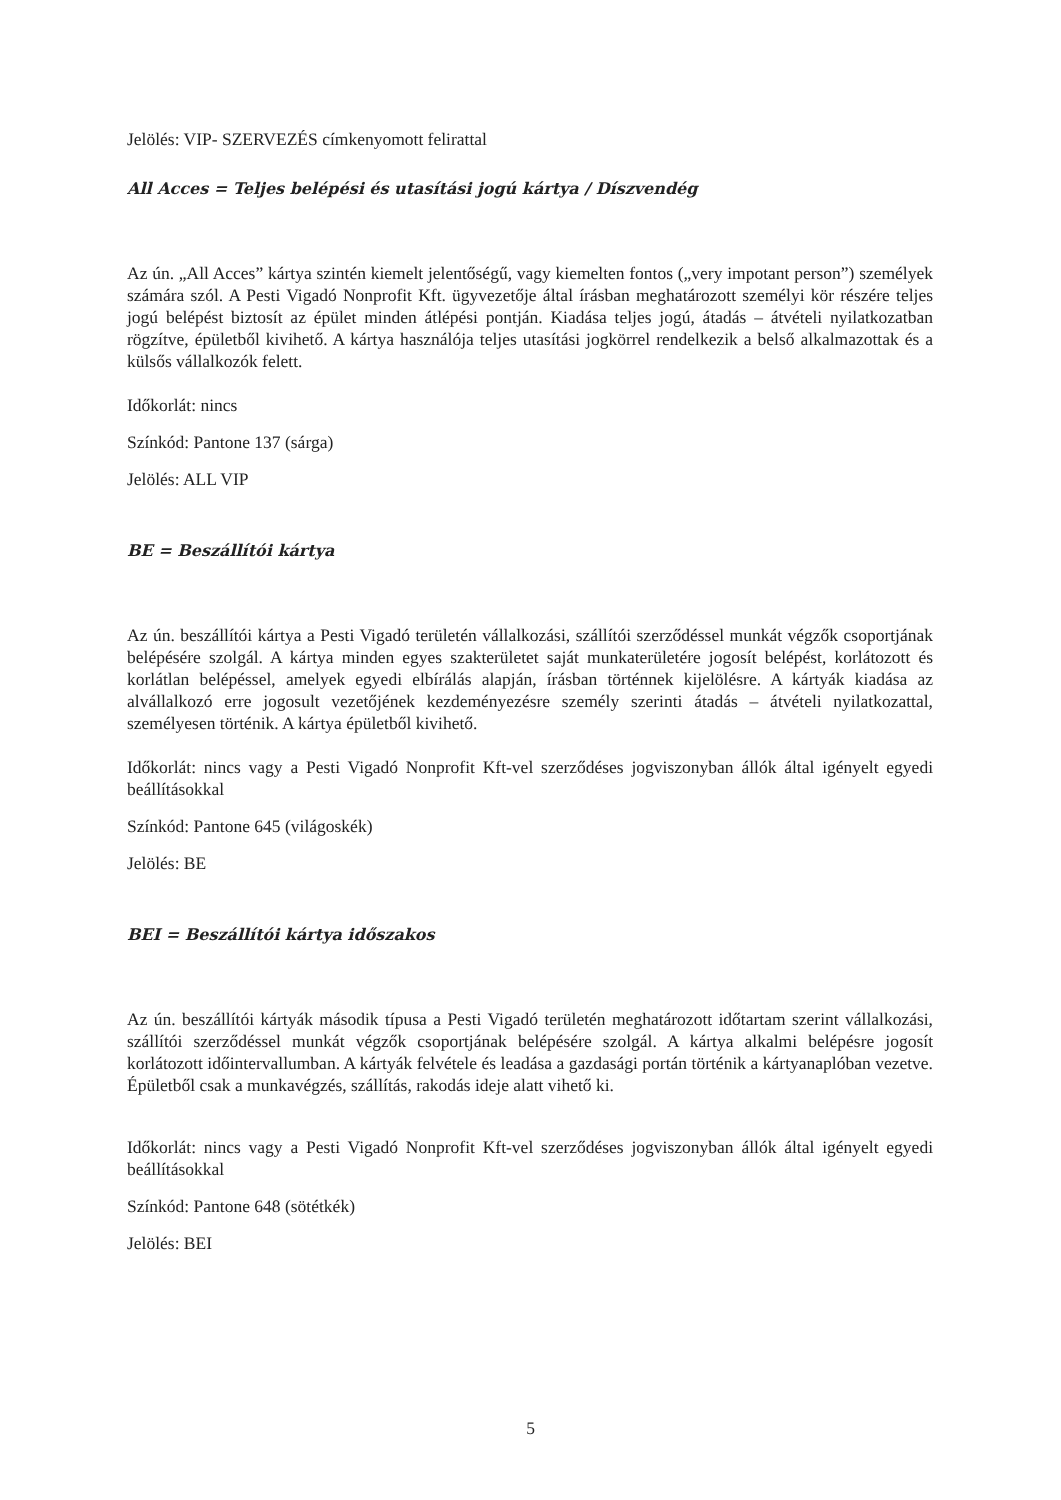Jelölés: VIP- SZERVEZÉS címkenyomott felirattal
All Acces = Teljes belépési és utasítási jogú kártya / Díszvendég
Az ún. „All Acces” kártya szintén kiemelt jelentőségű, vagy kiemelten fontos („very impotant person”) személyek számára szól. A Pesti Vigadó Nonprofit Kft. ügyvezetője által írásban meghatározott személyi kör részére teljes jogú belépést biztosít az épület minden átlépési pontján. Kiadása teljes jogú, átadás – átvételi nyilatkozatban rögzítve, épületből kivihető. A kártya használója teljes utasítási jogkörrel rendelkezik a belső alkalmazottak és a külsős vállalkozók felett.
Időkorlát: nincs
Színkód: Pantone 137 (sárga)
Jelölés: ALL VIP
BE = Beszállítói kártya
Az ún. beszállítói kártya a Pesti Vigadó területén vállalkozási, szállítói szerződéssel munkát végzők csoportjának belépésére szolgál. A kártya minden egyes szakterületet saját munkaterületére jogosít belépést, korlátozott és korlátlan belépéssel, amelyek egyedi elbírálás alapján, írásban történnek kijelölésre. A kártyák kiadása az alvállalkozó erre jogosult vezetőjének kezdeményezésre személy szerinti átadás – átvételi nyilatkozattal, személyesen történik. A kártya épületből kivihető.
Időkorlát: nincs vagy a Pesti Vigadó Nonprofit Kft-vel szerződéses jogviszonyban állók által igényelt egyedi beállításokkal
Színkód: Pantone 645 (világoskék)
Jelölés: BE
BEI = Beszállítói kártya időszakos
Az ún. beszállítói kártyák második típusa a Pesti Vigadó területén meghatározott időtartam szerint vállalkozási, szállítói szerződéssel munkát végzők csoportjának belépésére szolgál. A kártya alkalmi belépésre jogosít korlátozott időintervallumban. A kártyák felvétele és leadása a gazdasági portán történik a kártyanaplóban vezetve. Épületből csak a munkavégzés, szállítás, rakodás ideje alatt vihető ki.
Időkorlát: nincs vagy a Pesti Vigadó Nonprofit Kft-vel szerződéses jogviszonyban állók által igényelt egyedi beállításokkal
Színkód: Pantone 648 (sötétkék)
Jelölés: BEI
5